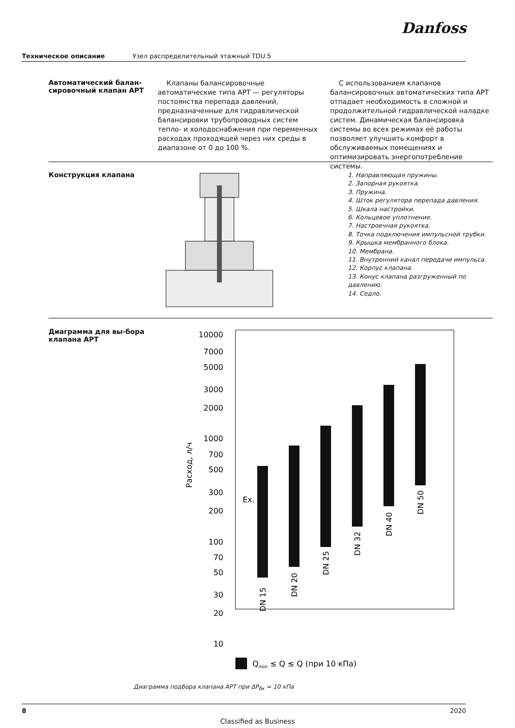Danfoss
Техническое описание Узел распределительный этажный TDU.5
Автоматический балан-сировочный клапан APT
Клапаны балансировочные автоматические типа APT — регуляторы постоянства перепада давлений, предназначенные для гидравлической балансировки трубопроводных систем тепло- и холодоснабжения при переменных расходах проходящей через них среды в диапазоне от 0 до 100 %.
С использованием клапанов балансировочных автоматических типа APT отпадает необходимость в сложной и продолжительной гидравлической наладке систем. Динамическая балансировка системы во всех режимах её работы позволяет улучшить комфорт в обслуживаемых помещениях и оптимизировать энергопотребление системы.
Конструкция клапана
1. Направляющая пружины.
2. Запорная рукоятка.
3. Пружина.
4. Шток регулятора перепада давления.
5. Шкала настройки.
6. Кольцевое уплотнение.
7. Настроечная рукоятка.
8. Точка подключения импульсной трубки.
9. Крышка мембранного блока.
10. Мембрана.
11. Внутренний канал передачи импульса.
12. Корпус клапана.
13. Конус клапана разгруженный по давлению.
14. Седло.
Диаграмма для вы-бора клапана APT
10000
7000
5000
3000
2000
1000
700
500
300
200
100
70
50
30
20
10
Ex.
Расход, л/ч
DN 15
DN 20
DN 25
DN 32
DN 40
DN 50
Qmin ≤ Q ≤ Q (при 10 кПа)
Диаграмма подбора клапана APT при ΔP<sub>бк</sub> = 10 кПа
8 2020
Classified as Business